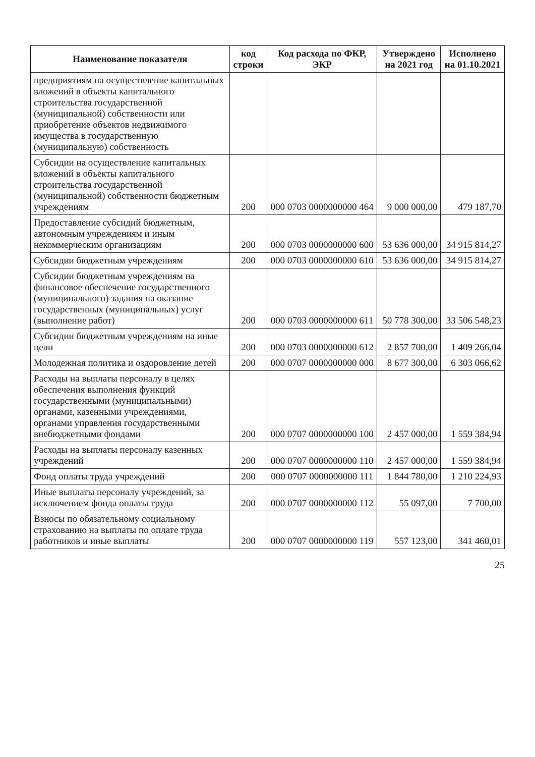| Наименование показателя | код строки | Код расхода по ФКР, ЭКР | Утверждено на 2021 год | Исполнено на 01.10.2021 |
| --- | --- | --- | --- | --- |
| предприятиям на осуществление капитальных вложений в объекты капитального строительства государственной (муниципальной) собственности или приобретение объектов недвижимого имущества в государственную (муниципальную) собственность | | | | |
| Субсидии на осуществление капитальных вложений в объекты капитального строительства государственной (муниципальной) собственности бюджетным учреждениям | 200 | 000 0703 0000000000 464 | 9 000 000,00 | 479 187,70 |
| Предоставление субсидий бюджетным, автономным учреждениям и иным некоммерческим организациям | 200 | 000 0703 0000000000 600 | 53 636 000,00 | 34 915 814,27 |
| Субсидии бюджетным учреждениям | 200 | 000 0703 0000000000 610 | 53 636 000,00 | 34 915 814,27 |
| Субсидии бюджетным учреждениям на финансовое обеспечение государственного (муниципального) задания на оказание государственных (муниципальных) услуг (выполнение работ) | 200 | 000 0703 0000000000 611 | 50 778 300,00 | 33 506 548,23 |
| Субсидии бюджетным учреждениям на иные цели | 200 | 000 0703 0000000000 612 | 2 857 700,00 | 1 409 266,04 |
| Молодежная политика и оздоровление детей | 200 | 000 0707 0000000000 000 | 8 677 300,00 | 6 303 066,62 |
| Расходы на выплаты персоналу в целях обеспечения выполнения функций государственными (муниципальными) органами, казенными учреждениями, органами управления государственными внебюджетными фондами | 200 | 000 0707 0000000000 100 | 2 457 000,00 | 1 559 384,94 |
| Расходы на выплаты персоналу казенных учреждений | 200 | 000 0707 0000000000 110 | 2 457 000,00 | 1 559 384,94 |
| Фонд оплаты труда учреждений | 200 | 000 0707 0000000000 111 | 1 844 780,00 | 1 210 224,93 |
| Иные выплаты персоналу учреждений, за исключением фонда оплаты труда | 200 | 000 0707 0000000000 112 | 55 097,00 | 7 700,00 |
| Взносы по обязательному социальному страхованию на выплаты по оплате труда работников и иные выплаты | 200 | 000 0707 0000000000 119 | 557 123,00 | 341 460,01 |
25